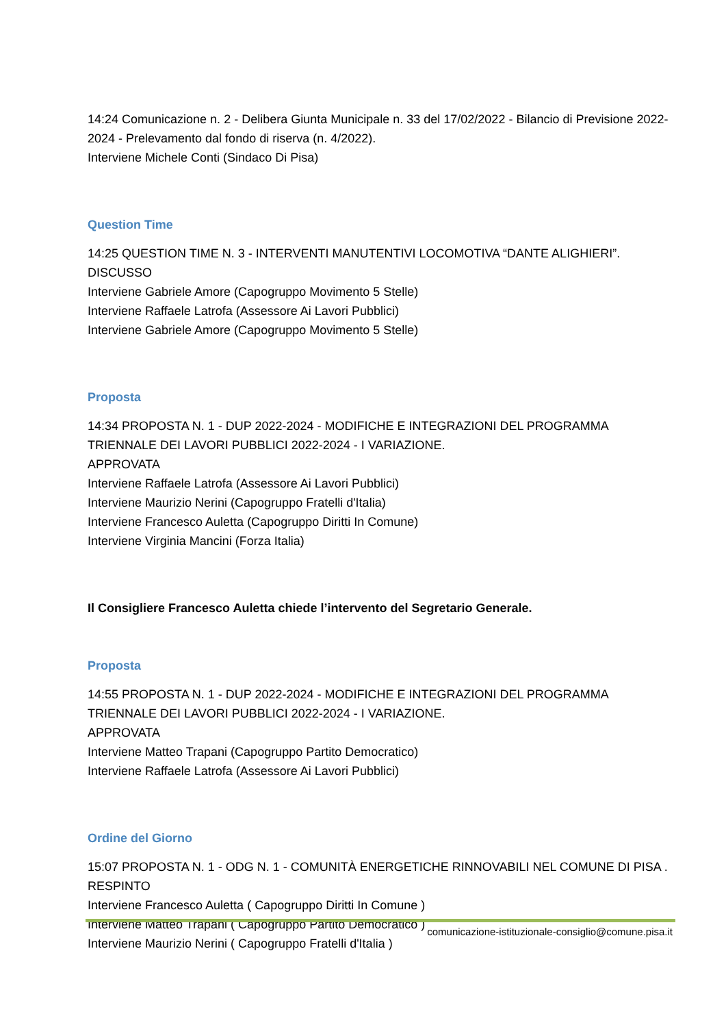14:24 Comunicazione n. 2 - Delibera Giunta Municipale n. 33 del 17/02/2022 - Bilancio di Previsione 2022-2024 - Prelevamento dal fondo di riserva (n. 4/2022).
Interviene Michele Conti (Sindaco Di Pisa)
Question Time
14:25 QUESTION TIME N. 3 - INTERVENTI MANUTENTIVI LOCOMOTIVA “DANTE ALIGHIERI”.
DISCUSSO
Interviene Gabriele Amore (Capogruppo Movimento 5 Stelle)
Interviene Raffaele Latrofa (Assessore Ai Lavori Pubblici)
Interviene Gabriele Amore (Capogruppo Movimento 5 Stelle)
Proposta
14:34 PROPOSTA N. 1 - DUP 2022-2024 - MODIFICHE E INTEGRAZIONI DEL PROGRAMMA TRIENNALE DEI LAVORI PUBBLICI 2022-2024 - I VARIAZIONE.
APPROVATA
Interviene Raffaele Latrofa (Assessore Ai Lavori Pubblici)
Interviene Maurizio Nerini (Capogruppo Fratelli d'Italia)
Interviene Francesco Auletta (Capogruppo Diritti In Comune)
Interviene Virginia Mancini (Forza Italia)
Il Consigliere Francesco Auletta chiede l’intervento del Segretario Generale.
Proposta
14:55 PROPOSTA N. 1 - DUP 2022-2024 - MODIFICHE E INTEGRAZIONI DEL PROGRAMMA TRIENNALE DEI LAVORI PUBBLICI 2022-2024 - I VARIAZIONE.
APPROVATA
Interviene Matteo Trapani (Capogruppo Partito Democratico)
Interviene Raffaele Latrofa (Assessore Ai Lavori Pubblici)
Ordine del Giorno
15:07 PROPOSTA N. 1 - ODG N. 1 - COMUNITÀ ENERGETICHE RINNOVABILI NEL COMUNE DI PISA .
RESPINTO
Interviene Francesco Auletta ( Capogruppo Diritti In Comune )
Interviene Matteo Trapani ( Capogruppo Partito Democratico )
Interviene Maurizio Nerini ( Capogruppo Fratelli d'Italia )
comunicazione-istituzionale-consiglio@comune.pisa.it